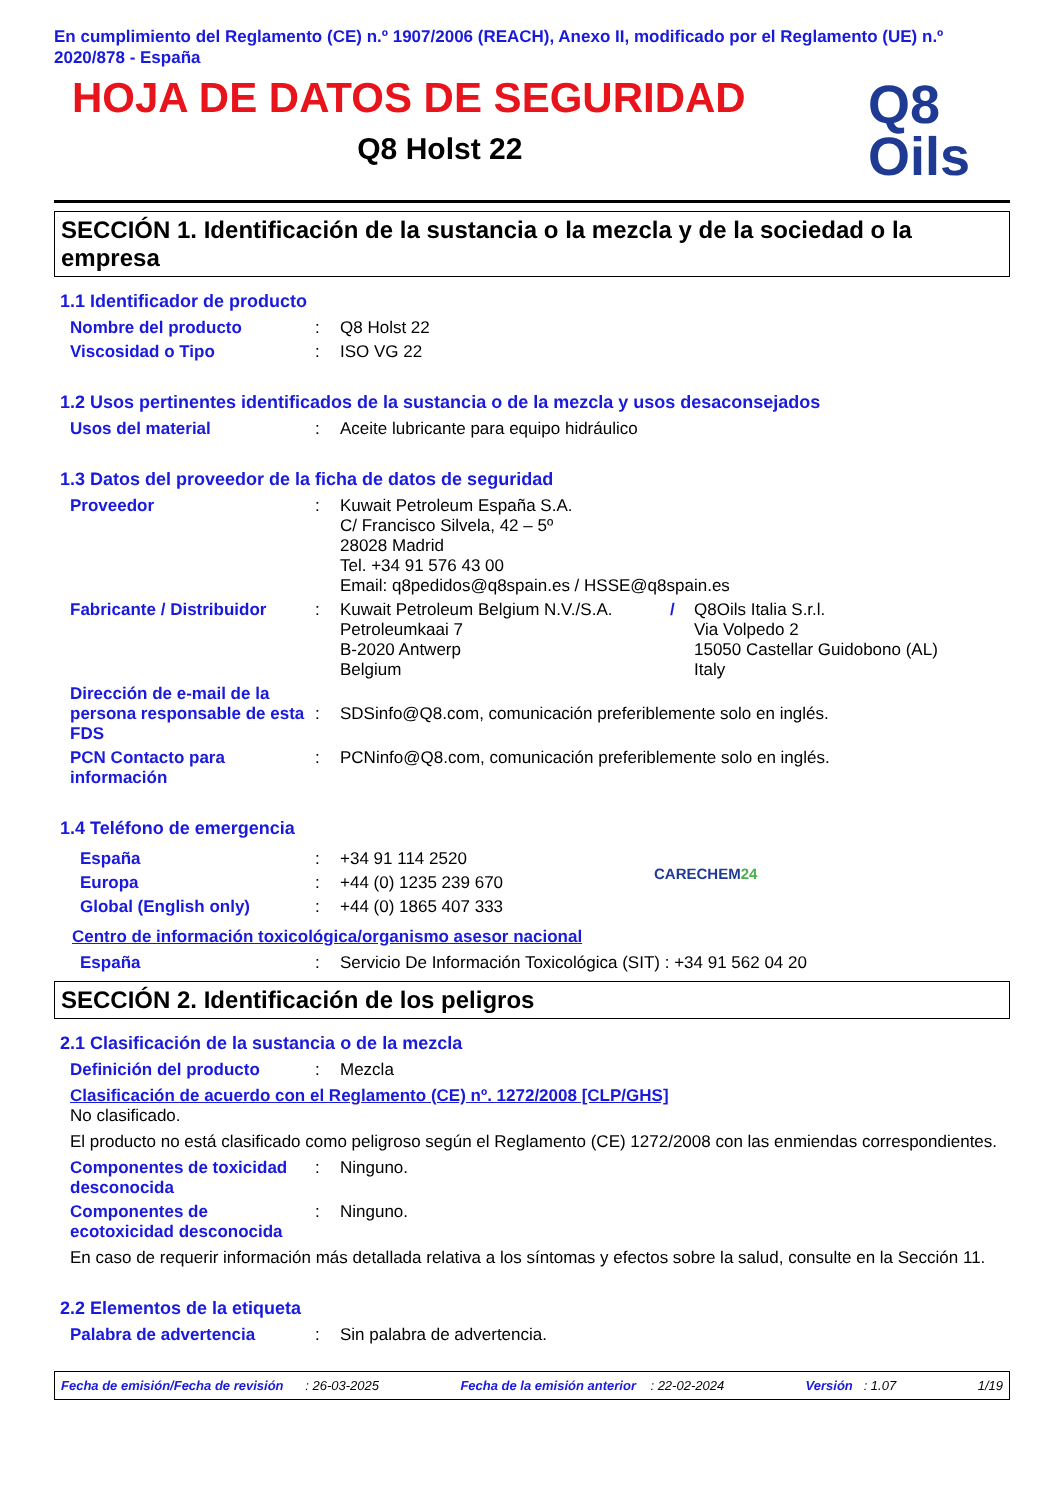En cumplimiento del Reglamento (CE) n.º 1907/2006 (REACH), Anexo II, modificado por el Reglamento (UE) n.º 2020/878 - España
HOJA DE DATOS DE SEGURIDAD
Q8 Holst 22
Q8
Oils
SECCIÓN 1. Identificación de la sustancia o la mezcla y de la sociedad o la empresa
1.1 Identificador de producto
Nombre del producto : Q8 Holst 22
Viscosidad o Tipo : ISO VG 22
1.2 Usos pertinentes identificados de la sustancia o de la mezcla y usos desaconsejados
Usos del material : Aceite lubricante para equipo hidráulico
1.3 Datos del proveedor de la ficha de datos de seguridad
Proveedor : Kuwait Petroleum España S.A.
C/ Francisco Silvela, 42 – 5º
28028 Madrid
Tel. +34 91 576 43 00
Email: q8pedidos@q8spain.es / HSSE@q8spain.es
Fabricante / Distribuidor
: Kuwait Petroleum Belgium N.V./S.A.
Petroleumkaai 7
B-2020 Antwerp
Belgium
/ Q8Oils Italia S.r.l.
Via Volpedo 2
15050 Castellar Guidobono (AL)
Italy
Dirección de e-mail de la persona responsable de esta FDS
:
SDSinfo@Q8.com, comunicación preferiblemente solo en inglés.
PCN Contacto para información
: PCNinfo@Q8.com, comunicación preferiblemente solo en inglés.
1.4 Teléfono de emergencia
España : +34 91 114 2520
Europa : +44 (0) 1235 239 670
Global (English only) : +44 (0) 1865 407 333
CARECHEM24
Centro de información toxicológica/organismo asesor nacional
España : Servicio De Información Toxicológica (SIT) : +34 91 562 04 20
SECCIÓN 2. Identificación de los peligros
2.1 Clasificación de la sustancia o de la mezcla
Definición del producto : Mezcla
Clasificación de acuerdo con el Reglamento (CE) nº. 1272/2008 [CLP/GHS]
No clasificado.
El producto no está clasificado como peligroso según el Reglamento (CE) 1272/2008 con las enmiendas correspondientes.
Componentes de toxicidad desconocida
: Ninguno.
Componentes de ecotoxicidad desconocida
: Ninguno.
En caso de requerir información más detallada relativa a los síntomas y efectos sobre la salud, consulte en la Sección 11.
2.2 Elementos de la etiqueta
Palabra de advertencia : Sin palabra de advertencia.
Fecha de emisión/Fecha de revisión : 26-03-2025 Fecha de la emisión anterior : 22-02-2024 Versión : 1.07 1/19